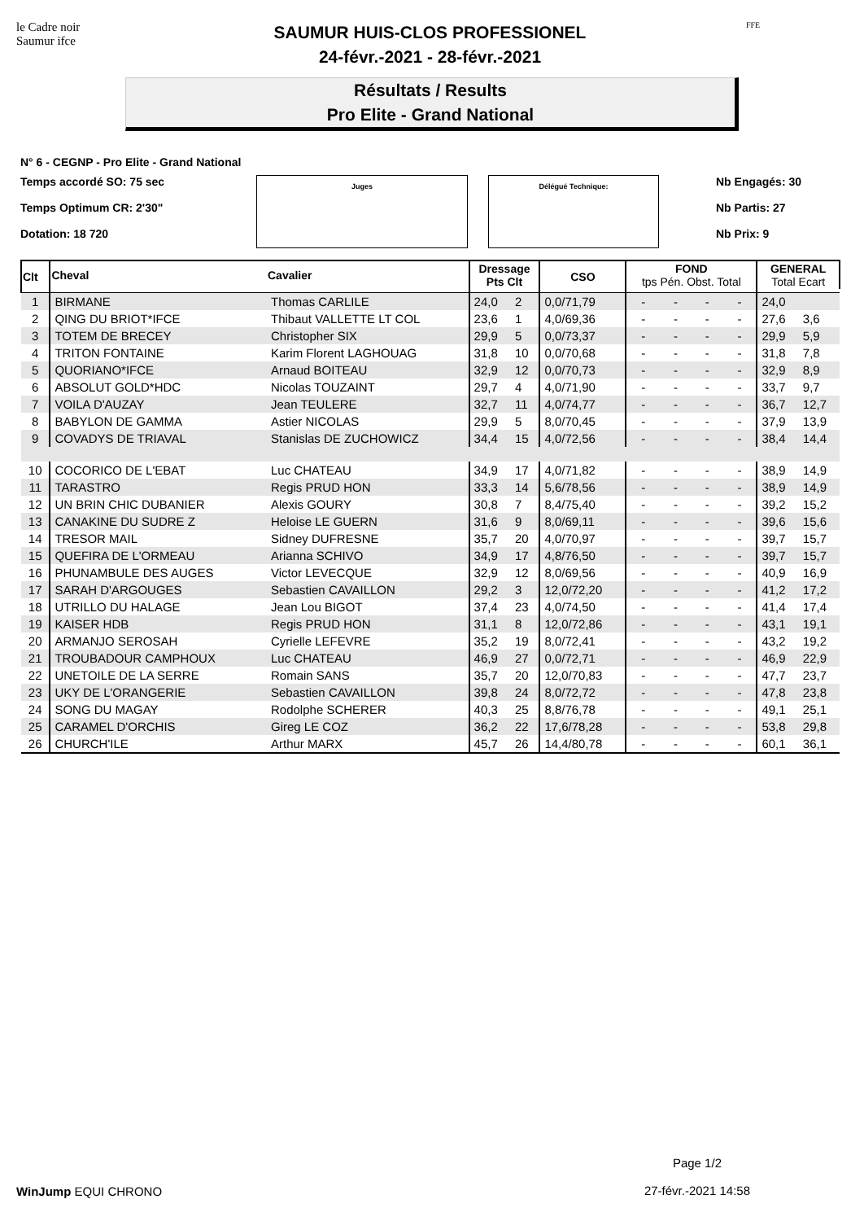le Cadre noir Saumur ifce
SAUMUR HUIS-CLOS PROFESSIONEL
24-févr.-2021 - 28-févr.-2021
FFE
Résultats / Results
Pro Elite - Grand National
N° 6 - CEGNP - Pro Elite - Grand National
Temps accordé SO: 75 sec
Temps Optimum CR: 2'30"
Dotation: 18 720
Juges Délégué Technique:
Nb Engagés: 30
Nb Partis: 27
Nb Prix: 9
| Clt | Cheval | Cavalier | Dressage Pts Clt | | CSO | FOND tps Pén. Obst. Total | | | | GENERAL Total Ecart | |
| --- | --- | --- | --- | --- | --- | --- | --- | --- | --- | --- | --- |
| 1 | BIRMANE | Thomas CARLILE | 24,0 | 2 | 0,0/71,79 | - | - | - | - | 24,0 | |
| 2 | QING DU BRIOT*IFCE | Thibaut VALLETTE LT COL | 23,6 | 1 | 4,0/69,36 | - | - | - | - | 27,6 | 3,6 |
| 3 | TOTEM DE BRECEY | Christopher SIX | 29,9 | 5 | 0,0/73,37 | - | - | - | - | 29,9 | 5,9 |
| 4 | TRITON FONTAINE | Karim Florent LAGHOUAG | 31,8 | 10 | 0,0/70,68 | - | - | - | - | 31,8 | 7,8 |
| 5 | QUORIANO*IFCE | Arnaud BOITEAU | 32,9 | 12 | 0,0/70,73 | - | - | - | - | 32,9 | 8,9 |
| 6 | ABSOLUT GOLD*HDC | Nicolas TOUZAINT | 29,7 | 4 | 4,0/71,90 | - | - | - | - | 33,7 | 9,7 |
| 7 | VOILA D'AUZAY | Jean TEULERE | 32,7 | 11 | 4,0/74,77 | - | - | - | - | 36,7 | 12,7 |
| 8 | BABYLON DE GAMMA | Astier NICOLAS | 29,9 | 5 | 8,0/70,45 | - | - | - | - | 37,9 | 13,9 |
| 9 | COVADYS DE TRIAVAL | Stanislas DE ZUCHOWICZ | 34,4 | 15 | 4,0/72,56 | - | - | - | - | 38,4 | 14,4 |
| 10 | COCORICO DE L'EBAT | Luc CHATEAU | 34,9 | 17 | 4,0/71,82 | - | - | - | - | 38,9 | 14,9 |
| 11 | TARASTRO | Regis PRUD HON | 33,3 | 14 | 5,6/78,56 | - | - | - | - | 38,9 | 14,9 |
| 12 | UN BRIN CHIC DUBANIER | Alexis GOURY | 30,8 | 7 | 8,4/75,40 | - | - | - | - | 39,2 | 15,2 |
| 13 | CANAKINE DU SUDRE Z | Heloise LE GUERN | 31,6 | 9 | 8,0/69,11 | - | - | - | - | 39,6 | 15,6 |
| 14 | TRESOR MAIL | Sidney DUFRESNE | 35,7 | 20 | 4,0/70,97 | - | - | - | - | 39,7 | 15,7 |
| 15 | QUEFIRA DE L'ORMEAU | Arianna SCHIVO | 34,9 | 17 | 4,8/76,50 | - | - | - | - | 39,7 | 15,7 |
| 16 | PHUNAMBULE DES AUGES | Victor LEVECQUE | 32,9 | 12 | 8,0/69,56 | - | - | - | - | 40,9 | 16,9 |
| 17 | SARAH D'ARGOUGES | Sebastien CAVAILLON | 29,2 | 3 | 12,0/72,20 | - | - | - | - | 41,2 | 17,2 |
| 18 | UTRILLO DU HALAGE | Jean Lou BIGOT | 37,4 | 23 | 4,0/74,50 | - | - | - | - | 41,4 | 17,4 |
| 19 | KAISER HDB | Regis PRUD HON | 31,1 | 8 | 12,0/72,86 | - | - | - | - | 43,1 | 19,1 |
| 20 | ARMANJO SEROSAH | Cyrielle LEFEVRE | 35,2 | 19 | 8,0/72,41 | - | - | - | - | 43,2 | 19,2 |
| 21 | TROUBADOUR CAMPHOUX | Luc CHATEAU | 46,9 | 27 | 0,0/72,71 | - | - | - | - | 46,9 | 22,9 |
| 22 | UNETOILE DE LA SERRE | Romain SANS | 35,7 | 20 | 12,0/70,83 | - | - | - | - | 47,7 | 23,7 |
| 23 | UKY DE L'ORANGERIE | Sebastien CAVAILLON | 39,8 | 24 | 8,0/72,72 | - | - | - | - | 47,8 | 23,8 |
| 24 | SONG DU MAGAY | Rodolphe SCHERER | 40,3 | 25 | 8,8/76,78 | - | - | - | - | 49,1 | 25,1 |
| 25 | CARAMEL D'ORCHIS | Gireg LE COZ | 36,2 | 22 | 17,6/78,28 | - | - | - | - | 53,8 | 29,8 |
| 26 | CHURCH'ILE | Arthur MARX | 45,7 | 26 | 14,4/80,78 | - | - | - | - | 60,1 | 36,1 |
WinJump EQUI CHRONO
Page 1/2
27-févr.-2021 14:58